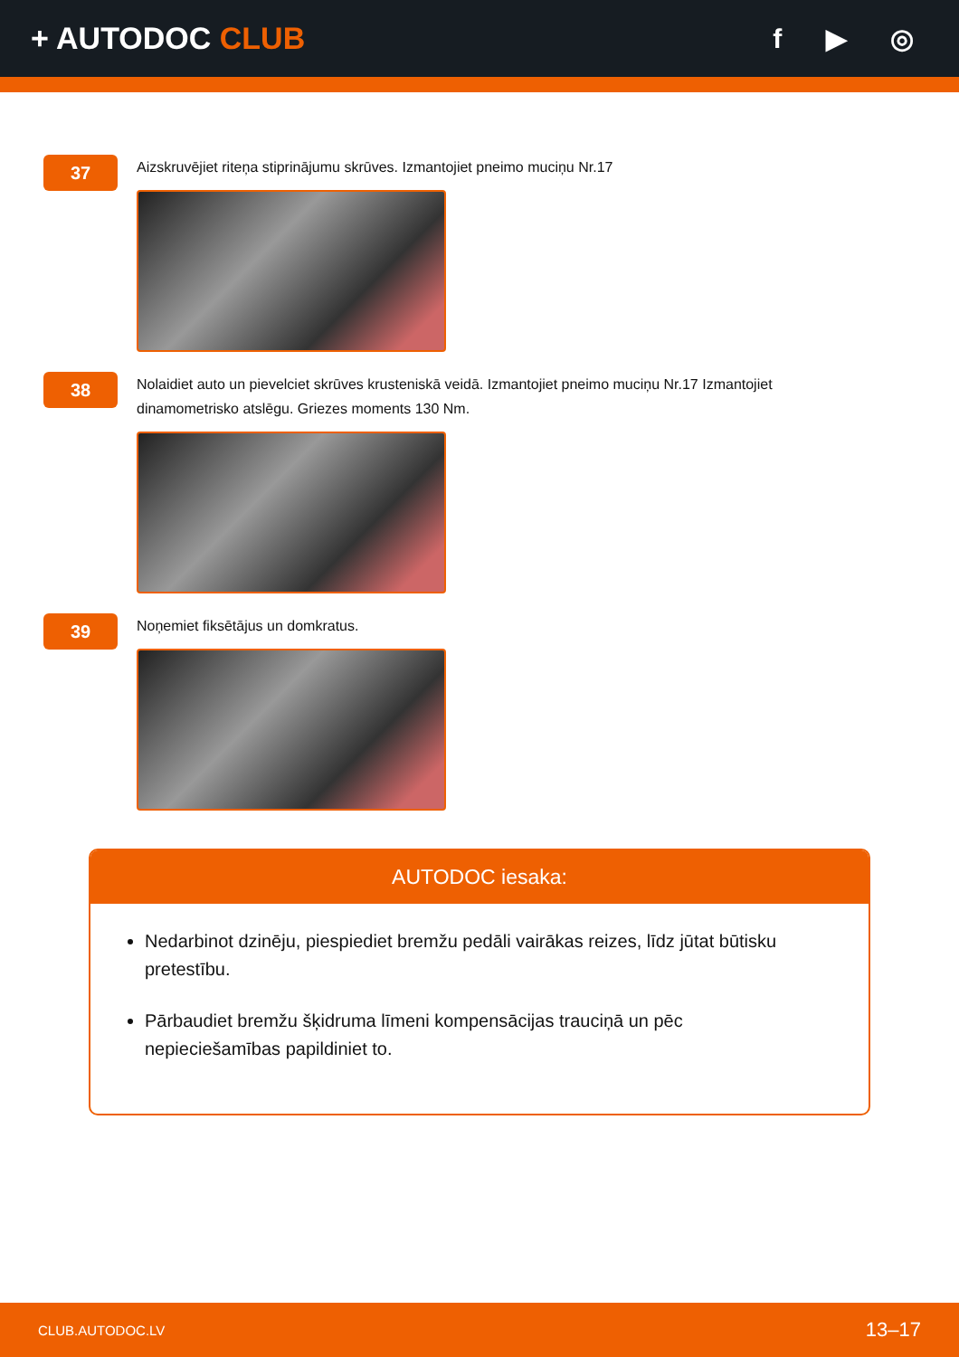+ AUTODOC CLUB f ▶ ◎
37
Aizskruvējiet riteņa stiprinājumu skrūves. Izmantojiet pneimo muciņu Nr.17
38
Nolaidiet auto un pievelciet skrūves krusteniskā veidā. Izmantojiet pneimo muciņu Nr.17 Izmantojiet dinamometrisko atslēgu. Griezes moments 130 Nm.
39
Noņemiet fiksētājus un domkratus.
AUTODOC iesaka:
Nedarbinot dzinēju, piespiediet bremžu pedāli vairākas reizes, līdz jūtat būtisku pretestību.
Pārbaudiet bremžu šķidruma līmeni kompensācijas trauciņā un pēc nepieciešamības papildiniet to.
CLUB.AUTODOC.LV 13–17